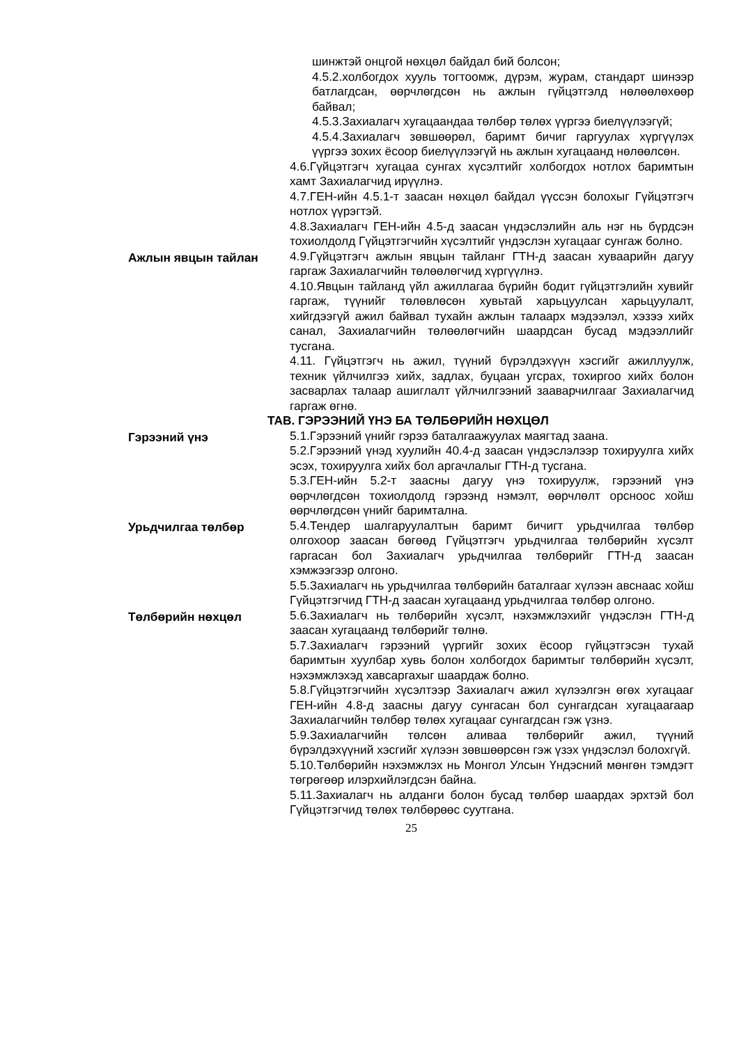шинжтэй онцгой нөхцөл байдал бий болсон;
4.5.2.холбогдох хууль тогтоомж, дүрэм, журам, стандарт шинээр батлагдсан, өөрчлөгдсөн нь ажлын гүйцэтгэлд нөлөөлөхөөр байвал;
4.5.3.Захиалагч хугацаандаа төлбөр төлөх үүргээ биелүүлээгүй;
4.5.4.Захиалагч зөвшөөрөл, баримт бичиг гаргуулах хүргүүлэх үүргээ зохих ёсоор биелүүлээгүй нь ажлын хугацаанд нөлөөлсөн.
4.6.Гүйцэтгэгч хугацаа сунгах хүсэлтийг холбогдох нотлох баримтын хамт Захиалагчид ирүүлнэ.
4.7.ГЕН-ийн 4.5.1-т заасан нөхцөл байдал үүссэн болохыг Гүйцэтгэгч нотлох үүрэгтэй.
4.8.Захиалагч ГЕН-ийн 4.5-д заасан үндэслэлийн аль нэг нь бүрдсэн тохиолдолд Гүйцэтгэгчийн хүсэлтийг үндэслэн хугацааг сунгаж болно.
Ажлын явцын тайлан 4.9.Гүйцэтгэгч ажлын явцын тайланг ГТН-д заасан хуваарийн дагуу гаргаж Захиалагчийн төлөөлөгчид хүргүүлнэ.
4.10.Явцын тайланд үйл ажиллагаа бүрийн бодит гүйцэтгэлийн хувийг гаргаж, түүнийг төлөвлөсөн хувьтай харьцуулсан харьцуулалт, хийгдээгүй ажил байвал тухайн ажлын талаарх мэдээлэл, хэзээ хийх санал, Захиалагчийн төлөөлөгчийн шаардсан бусад мэдээллийг тусгана.
4.11. Гүйцэтгэгч нь ажил, түүний бүрэлдэхүүн хэсгийг ажиллуулж, техник үйлчилгээ хийх, задлах, буцаан угсрах, тохиргоо хийх болон засварлах талаар ашиглалт үйлчилгээний зааварчилгааг Захиалагчид гаргаж өгнө.
ТАВ. ГЭРЭЭНИЙ ҮНЭ БА ТӨЛБӨРИЙН НӨХЦӨЛ
Гэрээний үнэ 5.1.Гэрээний үнийг гэрээ баталгаажуулах маягтад заана.
5.2.Гэрээний үнэд хуулийн 40.4-д заасан үндэслэлээр тохируулга хийх эсэх, тохируулга хийх бол аргачлалыг ГТН-д тусгана.
5.3.ГЕН-ийн 5.2-т заасны дагуу үнэ тохируулж, гэрээний үнэ өөрчлөгдсөн тохиолдолд гэрээнд нэмэлт, өөрчлөлт орсноос хойш өөрчлөгдсөн үнийг баримтална.
Урьдчилгаа төлбөр 5.4.Тендер шалгаруулалтын баримт бичигт урьдчилгаа төлбөр олгохоор заасан бөгөөд Гүйцэтгэгч урьдчилгаа төлбөрийн хүсэлт гаргасан бол Захиалагч урьдчилгаа төлбөрийг ГТН-д заасан хэмжээгээр олгоно.
5.5.Захиалагч нь урьдчилгаа төлбөрийн баталгааг хүлээн авснаас хойш Гүйцэтгэгчид ГТН-д заасан хугацаанд урьдчилгаа төлбөр олгоно.
Төлбөрийн нөхцөл 5.6.Захиалагч нь төлбөрийн хүсэлт, нэхэмжлэхийг үндэслэн ГТН-д заасан хугацаанд төлбөрийг төлнө.
5.7.Захиалагч гэрээний үүргийг зохих ёсоор гүйцэтгэсэн тухай баримтын хуулбар хувь болон холбогдох баримтыг төлбөрийн хүсэлт, нэхэмжлэхэд хавсаргахыг шаардаж болно.
5.8.Гүйцэтгэгчийн хүсэлтээр Захиалагч ажил хүлээлгэн өгөх хугацааг ГЕН-ийн 4.8-д заасны дагуу сунгасан бол сунгагдсан хугацаагаар Захиалагчийн төлбөр төлөх хугацааг сунгагдсан гэж үзнэ.
5.9.Захиалагчийн төлсөн аливаа төлбөрийг ажил, түүний бүрэлдэхүүний хэсгийг хүлээн зөвшөөрсөн гэж үзэх үндэслэл болохгүй.
5.10.Төлбөрийн нэхэмжлэх нь Монгол Улсын Үндэсний мөнгөн тэмдэгт төгрөгөөр илэрхийлэгдсэн байна.
5.11.Захиалагч нь алданги болон бусад төлбөр шаардах эрхтэй бол Гүйцэтгэгчид төлөх төлбөрөөс суутгана.
25